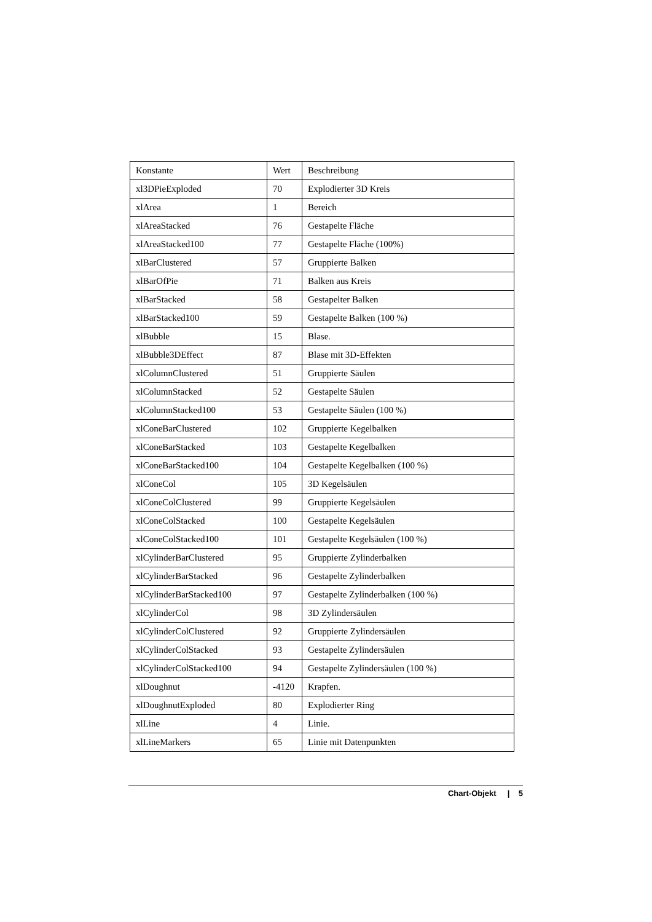| Konstante | Wert | Beschreibung |
| xl3DPieExploded | 70 | Explodierter 3D Kreis |
| xlArea | 1 | Bereich |
| xlAreaStacked | 76 | Gestapelte Fläche |
| xlAreaStacked100 | 77 | Gestapelte Fläche (100%) |
| xlBarClustered | 57 | Gruppierte Balken |
| xlBarOfPie | 71 | Balken aus Kreis |
| xlBarStacked | 58 | Gestapelter Balken |
| xlBarStacked100 | 59 | Gestapelte Balken (100 %) |
| xlBubble | 15 | Blase. |
| xlBubble3DEffect | 87 | Blase mit 3D-Effekten |
| xlColumnClustered | 51 | Gruppierte Säulen |
| xlColumnStacked | 52 | Gestapelte Säulen |
| xlColumnStacked100 | 53 | Gestapelte Säulen (100 %) |
| xlConeBarClustered | 102 | Gruppierte Kegelbalken |
| xlConeBarStacked | 103 | Gestapelte Kegelbalken |
| xlConeBarStacked100 | 104 | Gestapelte Kegelbalken (100 %) |
| xlConeCol | 105 | 3D Kegelsäulen |
| xlConeColClustered | 99 | Gruppierte Kegelsäulen |
| xlConeColStacked | 100 | Gestapelte Kegelsäulen |
| xlConeColStacked100 | 101 | Gestapelte Kegelsäulen (100 %) |
| xlCylinderBarClustered | 95 | Gruppierte Zylinderbalken |
| xlCylinderBarStacked | 96 | Gestapelte Zylinderbalken |
| xlCylinderBarStacked100 | 97 | Gestapelte Zylinderbalken (100 %) |
| xlCylinderCol | 98 | 3D Zylindersäulen |
| xlCylinderColClustered | 92 | Gruppierte Zylindersäulen |
| xlCylinderColStacked | 93 | Gestapelte Zylindersäulen |
| xlCylinderColStacked100 | 94 | Gestapelte Zylindersäulen (100 %) |
| xlDoughnut | -4120 | Krapfen. |
| xlDoughnutExploded | 80 | Explodierter Ring |
| xlLine | 4 | Linie. |
| xlLineMarkers | 65 | Linie mit Datenpunkten |
Chart-Objekt | 5